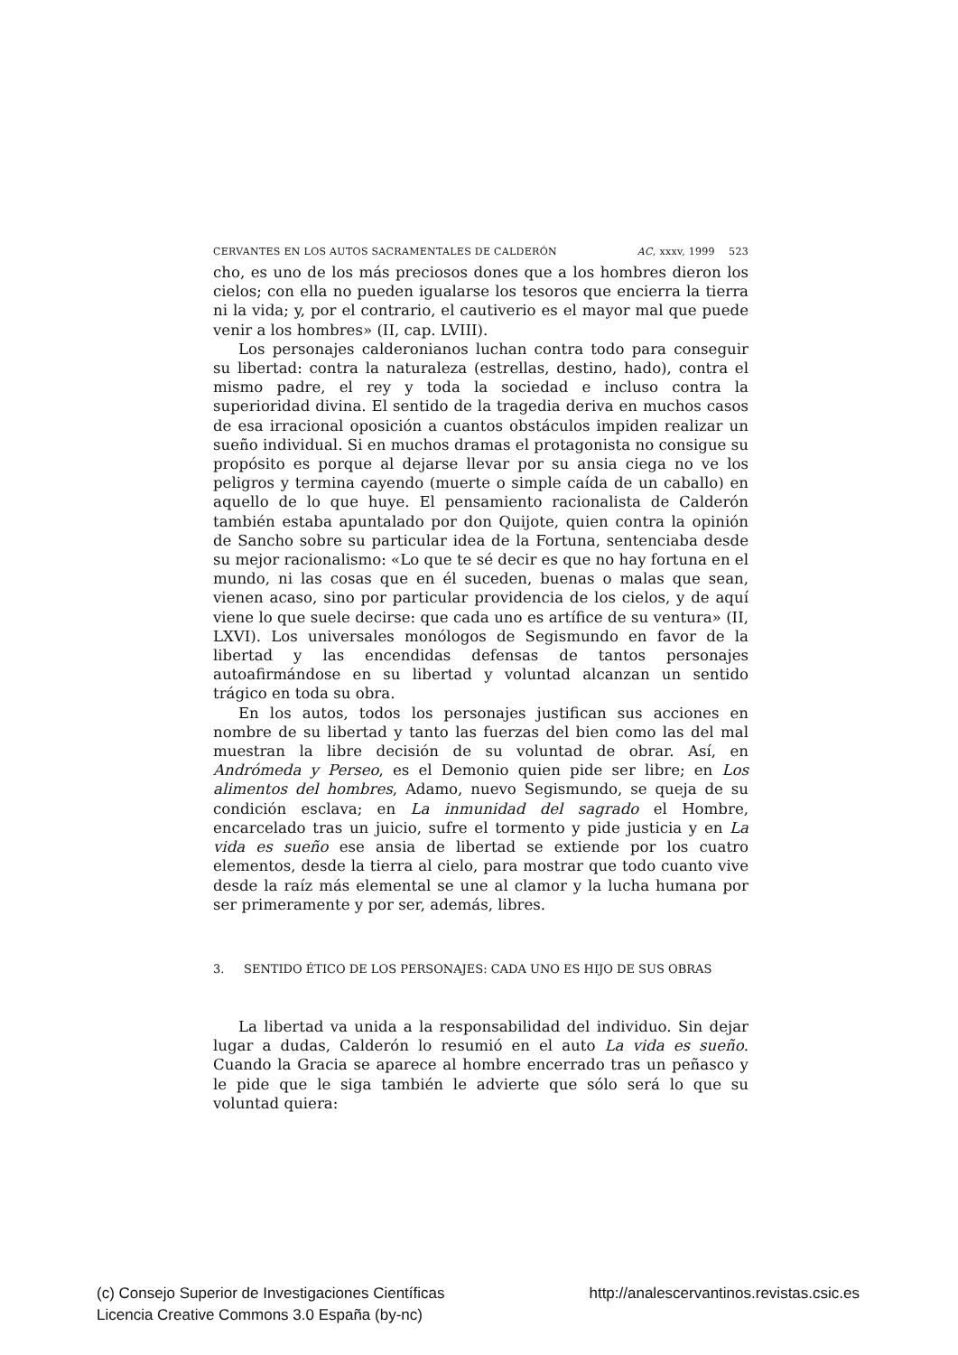CERVANTES EN LOS AUTOS SACRAMENTALES DE CALDERÓN AC, xxxv, 1999 523
cho, es uno de los más preciosos dones que a los hombres dieron los cielos; con ella no pueden igualarse los tesoros que encierra la tierra ni la vida; y, por el contrario, el cautiverio es el mayor mal que puede venir a los hombres» (II, cap. LVIII).
Los personajes calderonianos luchan contra todo para conseguir su libertad: contra la naturaleza (estrellas, destino, hado), contra el mismo padre, el rey y toda la sociedad e incluso contra la superioridad divina. El sentido de la tragedia deriva en muchos casos de esa irracional oposición a cuantos obstáculos impiden realizar un sueño individual. Si en muchos dramas el protagonista no consigue su propósito es porque al dejarse llevar por su ansia ciega no ve los peligros y termina cayendo (muerte o simple caída de un caballo) en aquello de lo que huye. El pensamiento racionalista de Calderón también estaba apuntalado por don Quijote, quien contra la opinión de Sancho sobre su particular idea de la Fortuna, sentenciaba desde su mejor racionalismo: «Lo que te sé decir es que no hay fortuna en el mundo, ni las cosas que en él suceden, buenas o malas que sean, vienen acaso, sino por particular providencia de los cielos, y de aquí viene lo que suele decirse: que cada uno es artífice de su ventura» (II, LXVI). Los universales monólogos de Segismundo en favor de la libertad y las encendidas defensas de tantos personajes autoafirmándose en su libertad y voluntad alcanzan un sentido trágico en toda su obra.
En los autos, todos los personajes justifican sus acciones en nombre de su libertad y tanto las fuerzas del bien como las del mal muestran la libre decisión de su voluntad de obrar. Así, en Andrómeda y Perseo, es el Demonio quien pide ser libre; en Los alimentos del hombres, Adamo, nuevo Segismundo, se queja de su condición esclava; en La inmunidad del sagrado el Hombre, encarcelado tras un juicio, sufre el tormento y pide justicia y en La vida es sueño ese ansia de libertad se extiende por los cuatro elementos, desde la tierra al cielo, para mostrar que todo cuanto vive desde la raíz más elemental se une al clamor y la lucha humana por ser primeramente y por ser, además, libres.
3. SENTIDO ÉTICO DE LOS PERSONAJES: CADA UNO ES HIJO DE SUS OBRAS
La libertad va unida a la responsabilidad del individuo. Sin dejar lugar a dudas, Calderón lo resumió en el auto La vida es sueño. Cuando la Gracia se aparece al hombre encerrado tras un peñasco y le pide que le siga también le advierte que sólo será lo que su voluntad quiera:
(c) Consejo Superior de Investigaciones Científicas
Licencia Creative Commons 3.0 España (by-nc)
http://analescervantinos.revistas.csic.es